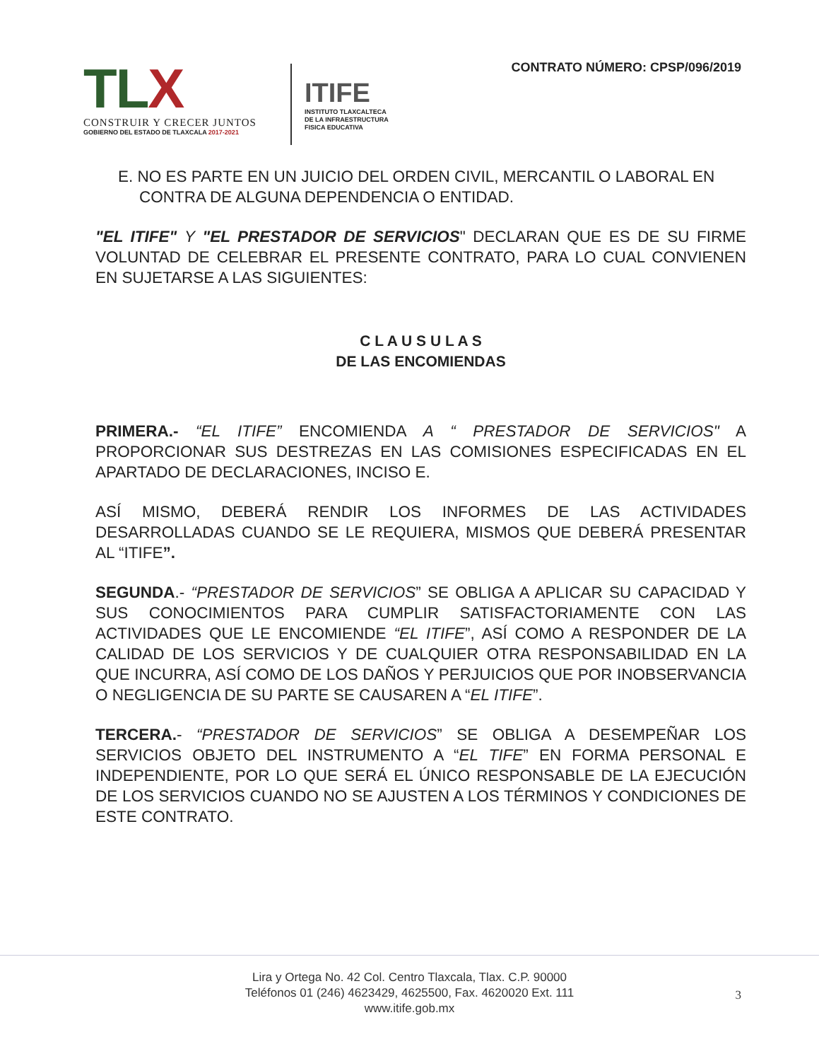TL X
CONSTRUIR Y CRECER JUNTOS
GOBIERNO DEL ESTADO DE TLAXCALA 2017-2021
ITIFE
INSTITUTO TLAXCALTECA
DE LA INFRAESTRUCTURA
FISICA EDUCATIVA
CONTRATO NÚMERO: CPSP/096/2019
E. NO ES PARTE EN UN JUICIO DEL ORDEN CIVIL, MERCANTIL O LABORAL EN CONTRA DE ALGUNA DEPENDENCIA O ENTIDAD.
"EL ITIFE" Y "EL PRESTADOR DE SERVICIOS" DECLARAN QUE ES DE SU FIRME VOLUNTAD DE CELEBRAR EL PRESENTE CONTRATO, PARA LO CUAL CONVIENEN EN SUJETARSE A LAS SIGUIENTES:
C L A U S U L A S
DE LAS ENCOMIENDAS
PRIMERA.- “EL ITIFE” ENCOMIENDA A “ PRESTADOR DE SERVICIOS" A PROPORCIONAR SUS DESTREZAS EN LAS COMISIONES ESPECIFICADAS EN EL APARTADO DE DECLARACIONES, INCISO E.
ASÍ MISMO, DEBERÁ RENDIR LOS INFORMES DE LAS ACTIVIDADES DESARROLLADAS CUANDO SE LE REQUIERA, MISMOS QUE DEBERÁ PRESENTAR AL “ITIFE”.
SEGUNDA.- “PRESTADOR DE SERVICIOS” SE OBLIGA A APLICAR SU CAPACIDAD Y SUS CONOCIMIENTOS PARA CUMPLIR SATISFACTORIAMENTE CON LAS ACTIVIDADES QUE LE ENCOMIENDE “EL ITIFE”, ASÍ COMO A RESPONDER DE LA CALIDAD DE LOS SERVICIOS Y DE CUALQUIER OTRA RESPONSABILIDAD EN LA QUE INCURRA, ASÍ COMO DE LOS DAÑOS Y PERJUICIOS QUE POR INOBSERVANCIA O NEGLIGENCIA DE SU PARTE SE CAUSAREN A “EL ITIFE”.
TERCERA.- “PRESTADOR DE SERVICIOS” SE OBLIGA A DESEMPEÑAR LOS SERVICIOS OBJETO DEL INSTRUMENTO A “EL TIFE” EN FORMA PERSONAL E INDEPENDIENTE, POR LO QUE SERÁ EL ÚNICO RESPONSABLE DE LA EJECUCIÓN DE LOS SERVICIOS CUANDO NO SE AJUSTEN A LOS TÉRMINOS Y CONDICIONES DE ESTE CONTRATO.
Lira y Ortega No. 42 Col. Centro Tlaxcala, Tlax. C.P. 90000
Teléfonos 01 (246) 4623429, 4625500, Fax. 4620020 Ext. 111
www.itife.gob.mx
3